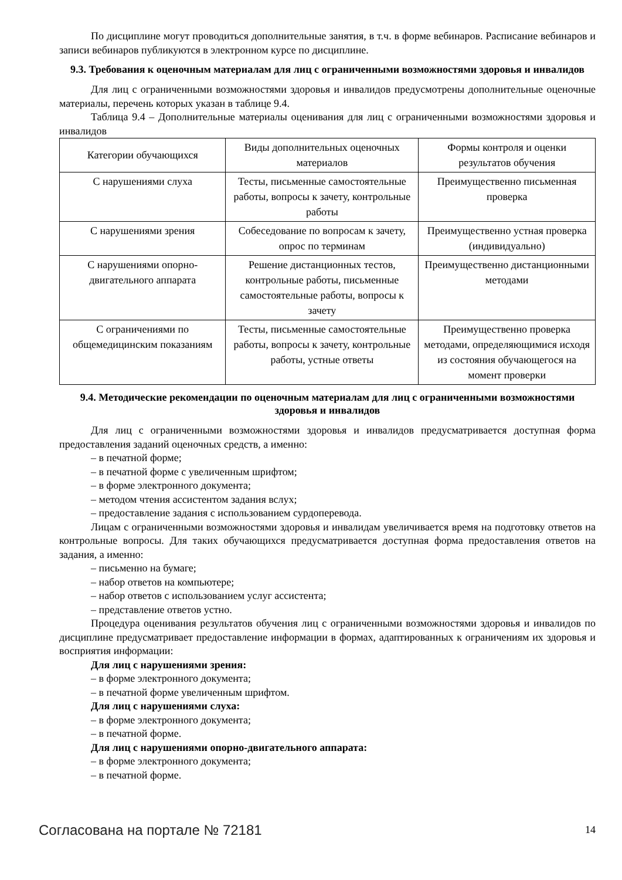По дисциплине могут проводиться дополнительные занятия, в т.ч. в форме вебинаров. Расписание вебинаров и записи вебинаров публикуются в электронном курсе по дисциплине.
9.3. Требования к оценочным материалам для лиц с ограниченными возможностями здоровья и инвалидов
Для лиц с ограниченными возможностями здоровья и инвалидов предусмотрены дополнительные оценочные материалы, перечень которых указан в таблице 9.4.
Таблица 9.4 – Дополнительные материалы оценивания для лиц с ограниченными возможностями здоровья и инвалидов
| Категории обучающихся | Виды дополнительных оценочных материалов | Формы контроля и оценки результатов обучения |
| --- | --- | --- |
| С нарушениями слуха | Тесты, письменные самостоятельные работы, вопросы к зачету, контрольные работы | Преимущественно письменная проверка |
| С нарушениями зрения | Собеседование по вопросам к зачету, опрос по терминам | Преимущественно устная проверка (индивидуально) |
| С нарушениями опорно-двигательного аппарата | Решение дистанционных тестов, контрольные работы, письменные самостоятельные работы, вопросы к зачету | Преимущественно дистанционными методами |
| С ограничениями по общемедицинским показаниям | Тесты, письменные самостоятельные работы, вопросы к зачету, контрольные работы, устные ответы | Преимущественно проверка методами, определяющимися исходя из состояния обучающегося на момент проверки |
9.4. Методические рекомендации по оценочным материалам для лиц с ограниченными возможностями здоровья и инвалидов
Для лиц с ограниченными возможностями здоровья и инвалидов предусматривается доступная форма предоставления заданий оценочных средств, а именно:
– в печатной форме;
– в печатной форме с увеличенным шрифтом;
– в форме электронного документа;
– методом чтения ассистентом задания вслух;
– предоставление задания с использованием сурдоперевода.
Лицам с ограниченными возможностями здоровья и инвалидам увеличивается время на подготовку ответов на контрольные вопросы. Для таких обучающихся предусматривается доступная форма предоставления ответов на задания, а именно:
– письменно на бумаге;
– набор ответов на компьютере;
– набор ответов с использованием услуг ассистента;
– представление ответов устно.
Процедура оценивания результатов обучения лиц с ограниченными возможностями здоровья и инвалидов по дисциплине предусматривает предоставление информации в формах, адаптированных к ограничениям их здоровья и восприятия информации:
Для лиц с нарушениями зрения:
– в форме электронного документа;
– в печатной форме увеличенным шрифтом.
Для лиц с нарушениями слуха:
– в форме электронного документа;
– в печатной форме.
Для лиц с нарушениями опорно-двигательного аппарата:
– в форме электронного документа;
– в печатной форме.
Согласована на портале № 72181 14